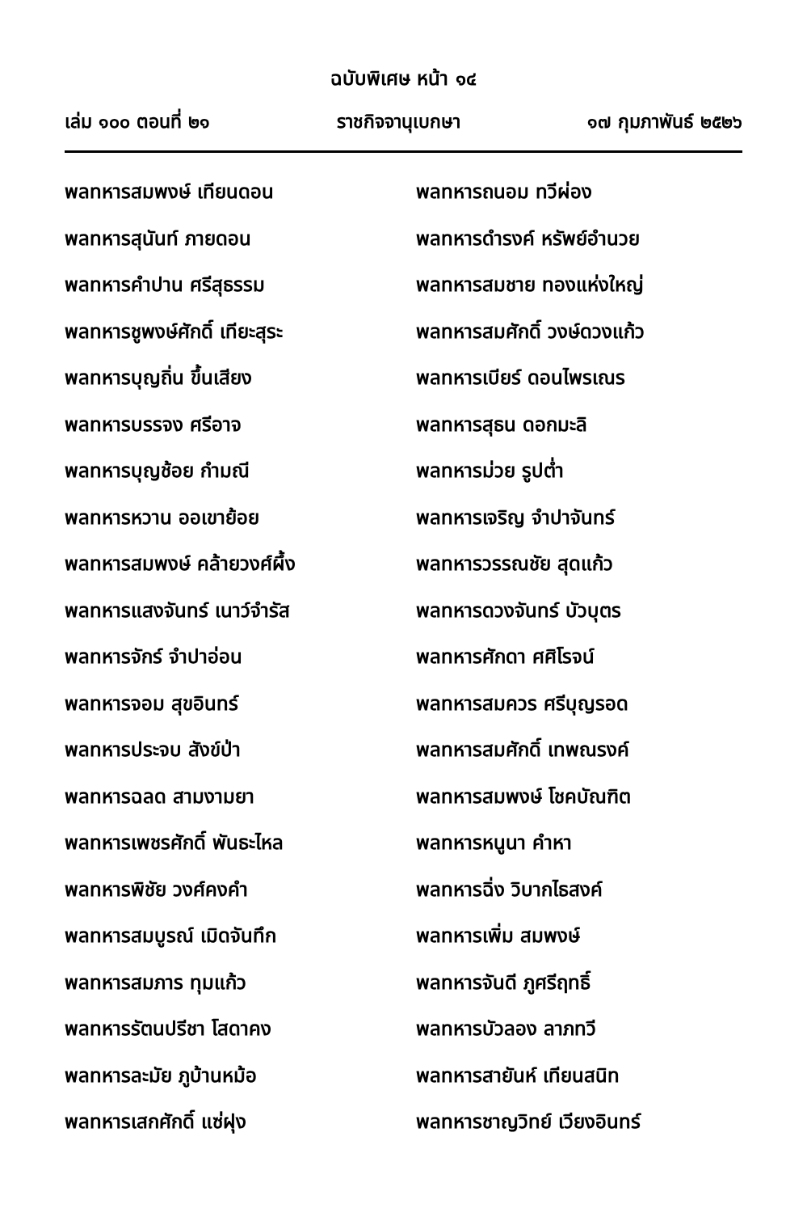ฉบับพิเศษ หน้า ๑๔
เล่ม ๑๐๐ ตอนที่ ๒๑ ราชกิจจานุเบกษา ๑๗ กุมภาพันธ์ ๒๕๒๖
พลทหารสมพงษ์ เทียนดอน
พลทหารสุนันท์ ภายดอน
พลทหารคำปาน ศรีสุธรรม
พลทหารชูพงษ์ศักดิ์ เทียะสุระ
พลทหารบุญถิ่น ขึ้นเสียง
พลทหารบรรจง ศรีอาจ
พลทหารบุญช้อย กำมณี
พลทหารหวาน ออเขาย้อย
พลทหารสมพงษ์ คล้ายวงศ์ผึ้ง
พลทหารแสงจันทร์ เนาว์จำรัส
พลทหารจักร์ จำปาอ่อน
พลทหารจอม สุขอินทร์
พลทหารประจบ สังข์ป่า
พลทหารฉลด สามงามยา
พลทหารเพชรศักดิ์ พันธะไหล
พลทหารพิชัย วงศ์คงคำ
พลทหารสมบูรณ์ เมิดจันทึก
พลทหารสมภาร ทุมแก้ว
พลทหารรัตนปรีชา โสดาคง
พลทหารละมัย ภูบ้านหม้อ
พลทหารเสกศักดิ์ แซ่ฝุง
พลทหารถนอม ทวีผ่อง
พลทหารดำรงค์ หรัพย์อำนวย
พลทหารสมชาย ทองแห่งใหญ่
พลทหารสมศักดิ์ วงษ์ดวงแก้ว
พลทหารเบียร์ ดอนไพรเณร
พลทหารสุธน ดอกมะลิ
พลทหารม่วย รูปต่ำ
พลทหารเจริญ จำปาจันทร์
พลทหารวรรณชัย สุดแก้ว
พลทหารดวงจันทร์ บัวบุตร
พลทหารศักดา ศศิโรจน์
พลทหารสมควร ศรีบุญรอด
พลทหารสมศักดิ์ เทพณรงค์
พลทหารสมพงษ์ โชคบัณฑิต
พลทหารหนูนา คำหา
พลทหารฉิ่ง วิบากไธสงค์
พลทหารเพิ่ม สมพงษ์
พลทหารจันดี ภูศรีฤทธิ์
พลทหารบัวลอง ลาภทวี
พลทหารสายันห์ เทียนสนิท
พลทหารชาญวิทย์ เวียงอินทร์